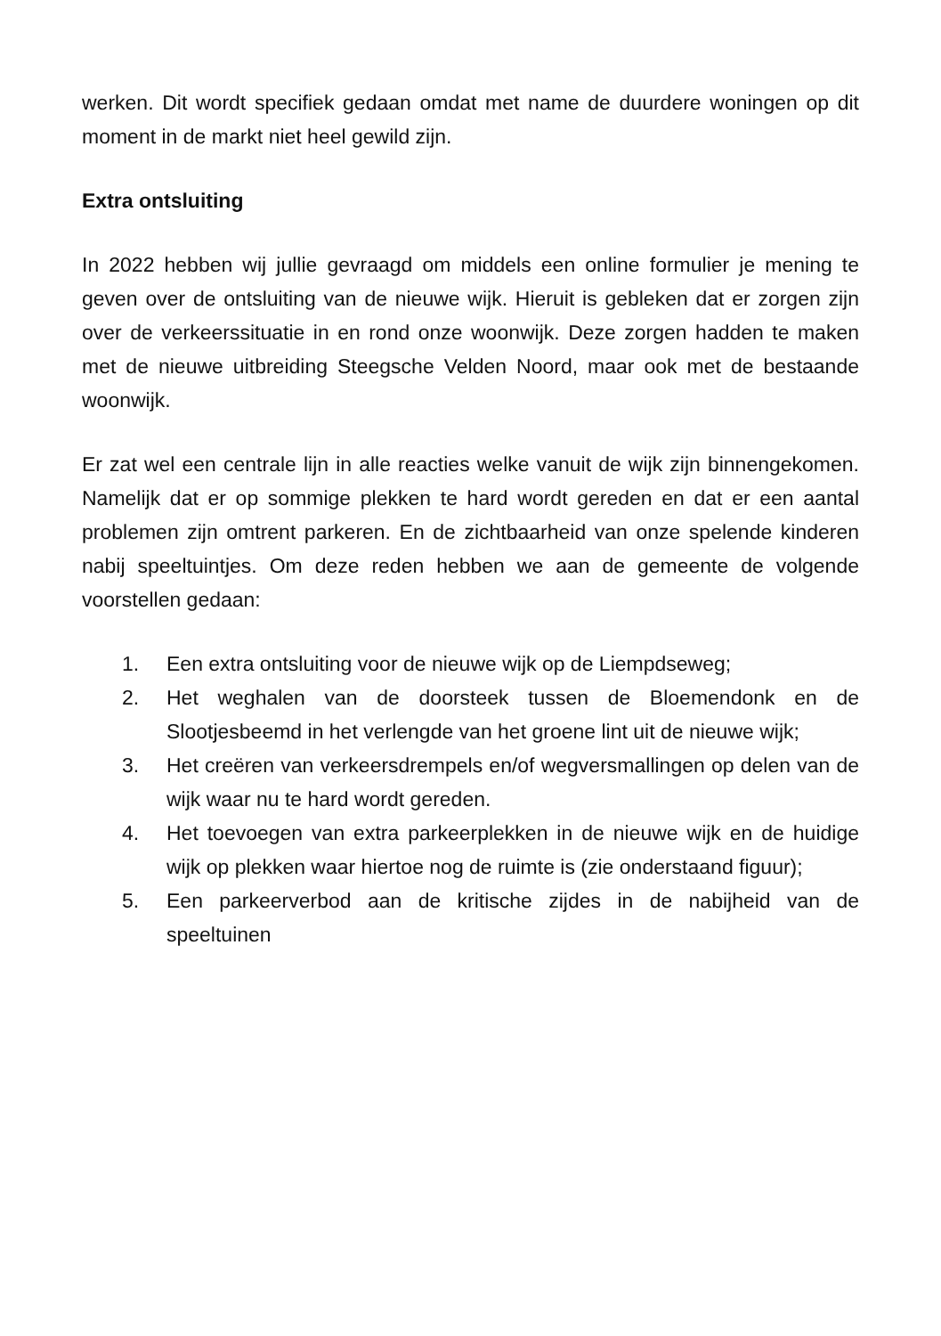werken. Dit wordt specifiek gedaan omdat met name de duurdere woningen op dit moment in de markt niet heel gewild zijn.
Extra ontsluiting
In 2022 hebben wij jullie gevraagd om middels een online formulier je mening te geven over de ontsluiting van de nieuwe wijk. Hieruit is gebleken dat er zorgen zijn over de verkeerssituatie in en rond onze woonwijk. Deze zorgen hadden te maken met de nieuwe uitbreiding Steegsche Velden Noord, maar ook met de bestaande woonwijk.
Er zat wel een centrale lijn in alle reacties welke vanuit de wijk zijn binnengekomen. Namelijk dat er op sommige plekken te hard wordt gereden en dat er een aantal problemen zijn omtrent parkeren. En de zichtbaarheid van onze spelende kinderen nabij speeltuintjes. Om deze reden hebben we aan de gemeente de volgende voorstellen gedaan:
1. Een extra ontsluiting voor de nieuwe wijk op de Liempdseweg;
2. Het weghalen van de doorsteek tussen de Bloemendonk en de Slootjesbeemd in het verlengde van het groene lint uit de nieuwe wijk;
3. Het creëren van verkeersdrempels en/of wegversmallingen op delen van de wijk waar nu te hard wordt gereden.
4. Het toevoegen van extra parkeerplekken in de nieuwe wijk en de huidige wijk op plekken waar hiertoe nog de ruimte is (zie onderstaand figuur);
5. Een parkeerverbod aan de kritische zijdes in de nabijheid van de speeltuinen